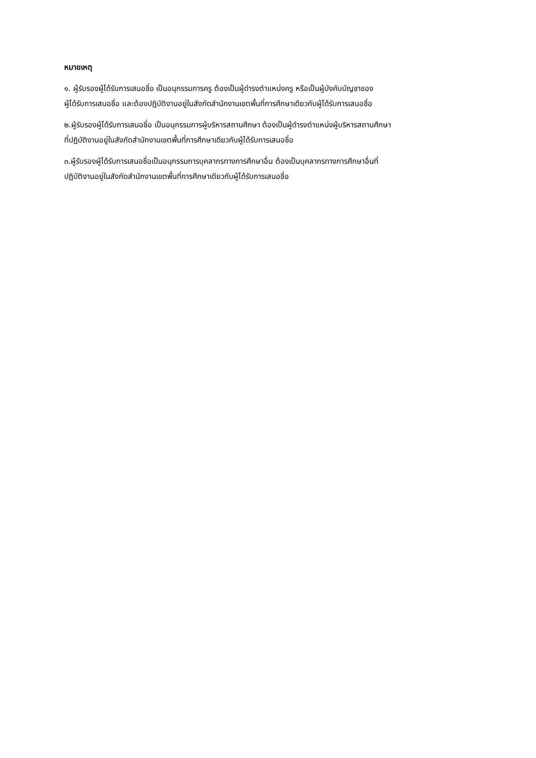หมายเหตุ
๑. ผู้รับรองผู้ได้รับการเสนอชื่อ เป็นอนุกรรมการครู ต้องเป็นผู้ดำรงตำแหน่งครู หรือเป็นผู้บังคับบัญชาของ
ผู้ได้รับการเสนอชื่อ และต้องปฏิบัติงานอยู่ในสังกัดสำนักงานเขตพื้นที่การศึกษาเดียวกับผู้ได้รับการเสนอชื่อ
๒.ผู้รับรองผู้ได้รับการเสนอชื่อ เป็นอนุกรรมการผู้บริหารสถานศึกษา ต้องเป็นผู้ดำรงตำแหน่งผู้บริหารสถานศึกษา
ที่ปฏิบัติงานอยู่ในสังกัดสำนักงานเขตพื้นที่การศึกษาเดียวกับผู้ได้รับการเสนอชื่อ
๓.ผู้รับรองผู้ได้รับการเสนอชื่อเป็นอนุกรรมการบุคลากรทางการศึกษาอื่น ต้องเป็นบุคลากรทางการศึกษาอื่นที่
ปฏิบัติงานอยู่ในสังกัดสำนักงานเขตพื้นที่การศึกษาเดียวกับผู้ได้รับการเสนอชื่อ